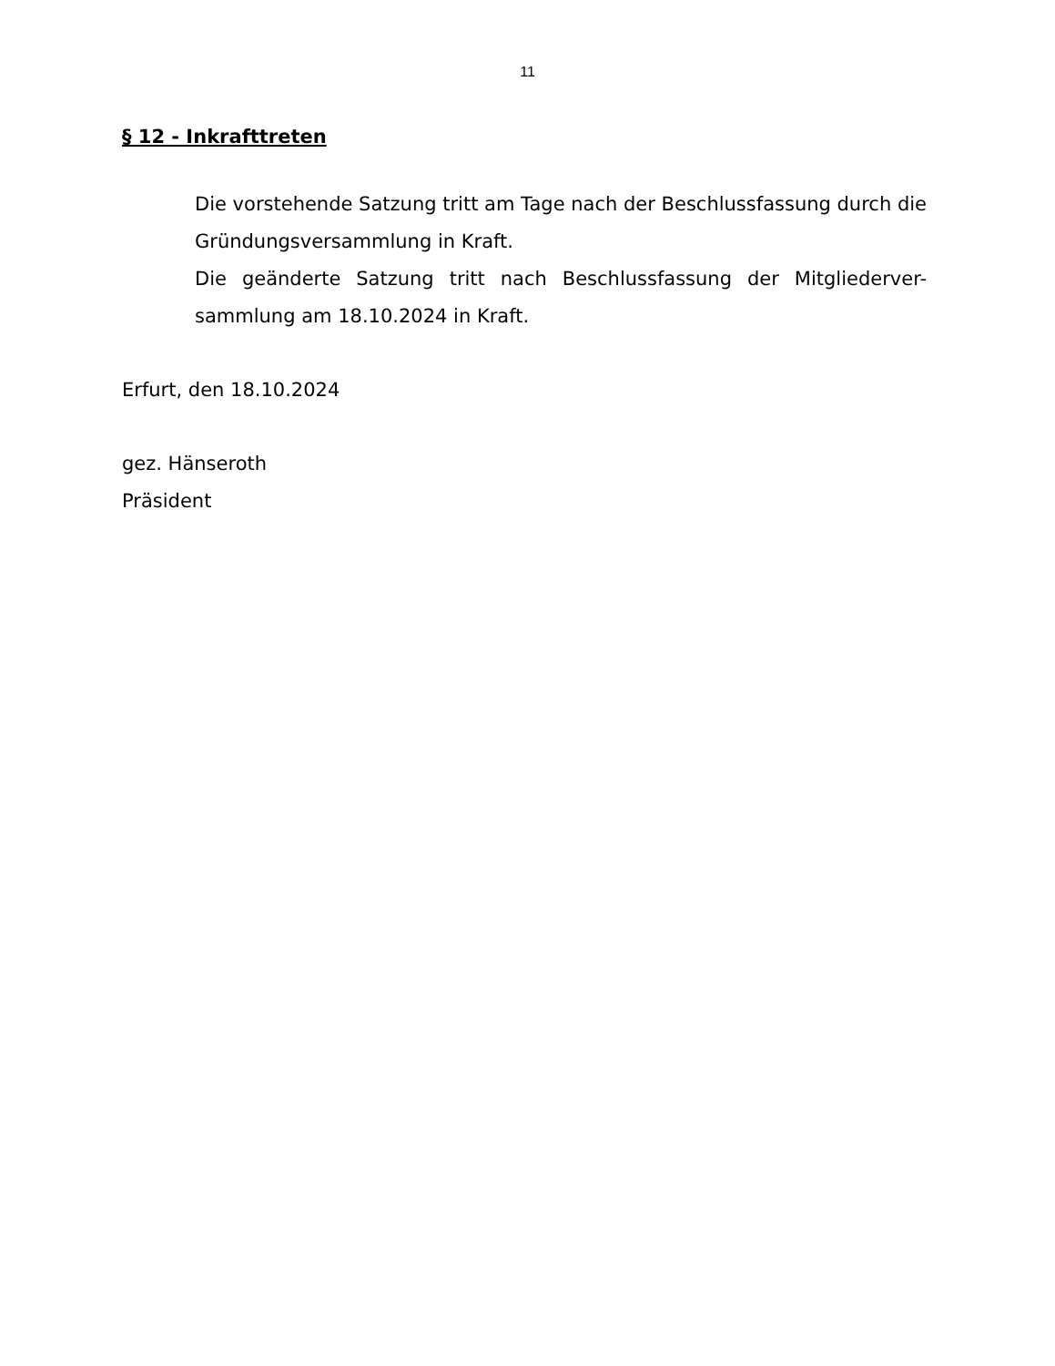11
§ 12 - Inkrafttreten
Die vorstehende Satzung tritt am Tage nach der Beschlussfassung durch die Gründungsversammlung in Kraft.
Die geänderte Satzung tritt nach Beschlussfassung der Mitgliederver-sammlung am 18.10.2024 in Kraft.
Erfurt, den 18.10.2024
gez. Hänseroth
Präsident